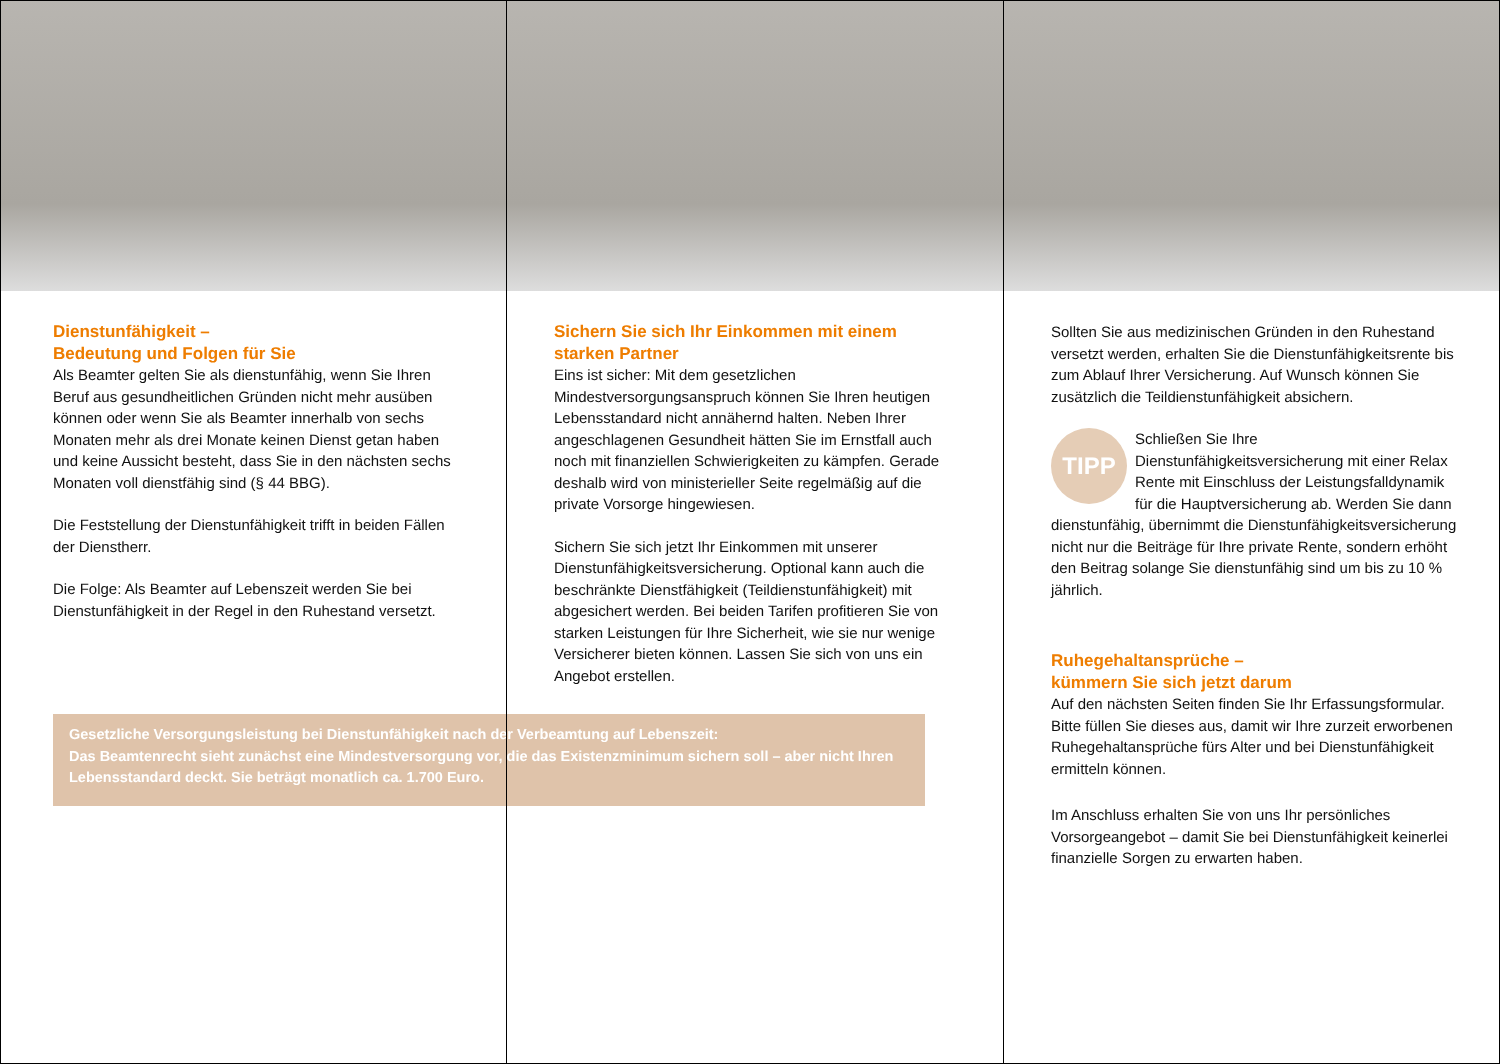Dienstunfähigkeit –
Bedeutung und Folgen für Sie
Als Beamter gelten Sie als dienstunfähig, wenn Sie Ihren Beruf aus gesundheitlichen Gründen nicht mehr ausüben können oder wenn Sie als Beamter innerhalb von sechs Monaten mehr als drei Monate keinen Dienst getan haben und keine Aussicht besteht, dass Sie in den nächsten sechs Monaten voll dienstfähig sind (§ 44 BBG).
Die Feststellung der Dienstunfähigkeit trifft in beiden Fällen der Dienstherr.
Die Folge: Als Beamter auf Lebenszeit werden Sie bei Dienstunfähigkeit in der Regel in den Ruhestand versetzt.
Sichern Sie sich Ihr Einkommen mit einem starken Partner
Eins ist sicher: Mit dem gesetzlichen Mindestversorgungsanspruch können Sie Ihren heutigen Lebensstandard nicht annähernd halten. Neben Ihrer angeschlagenen Gesundheit hätten Sie im Ernstfall auch noch mit finanziellen Schwierigkeiten zu kämpfen. Gerade deshalb wird von ministerieller Seite regelmäßig auf die private Vorsorge hingewiesen.
Sichern Sie sich jetzt Ihr Einkommen mit unserer Dienstunfähigkeitsversicherung. Optional kann auch die beschränkte Dienstfähigkeit (Teildienstunfähigkeit) mit abgesichert werden. Bei beiden Tarifen profitieren Sie von starken Leistungen für Ihre Sicherheit, wie sie nur wenige Versicherer bieten können. Lassen Sie sich von uns ein Angebot erstellen.
Sollten Sie aus medizinischen Gründen in den Ruhestand versetzt werden, erhalten Sie die Dienstunfähigkeitsrente bis zum Ablauf Ihrer Versicherung. Auf Wunsch können Sie zusätzlich die Teildienstunfähigkeit absichern.
TIPP Schließen Sie Ihre Dienstunfähigkeitsversicherung mit einer Relax Rente mit Einschluss der Leistungsfalldynamik für die Hauptversicherung ab. Werden Sie dann dienstunfähig, übernimmt die Dienstunfähigkeitsversicherung nicht nur die Beiträge für Ihre private Rente, sondern erhöht den Beitrag solange Sie dienstunfähig sind um bis zu 10 % jährlich.
Ruhegehaltansprüche –
kümmern Sie sich jetzt darum
Auf den nächsten Seiten finden Sie Ihr Erfassungsformular. Bitte füllen Sie dieses aus, damit wir Ihre zurzeit erworbenen Ruhegehaltansprüche fürs Alter und bei Dienstunfähigkeit ermitteln können.
Im Anschluss erhalten Sie von uns Ihr persönliches Vorsorgeangebot – damit Sie bei Dienstunfähigkeit keinerlei finanzielle Sorgen zu erwarten haben.
Gesetzliche Versorgungsleistung bei Dienstunfähigkeit nach der Verbeamtung auf Lebenszeit:
Das Beamtenrecht sieht zunächst eine Mindestversorgung vor, die das Existenzminimum sichern soll – aber nicht Ihren Lebensstandard deckt. Sie beträgt monatlich ca. 1.700 Euro.